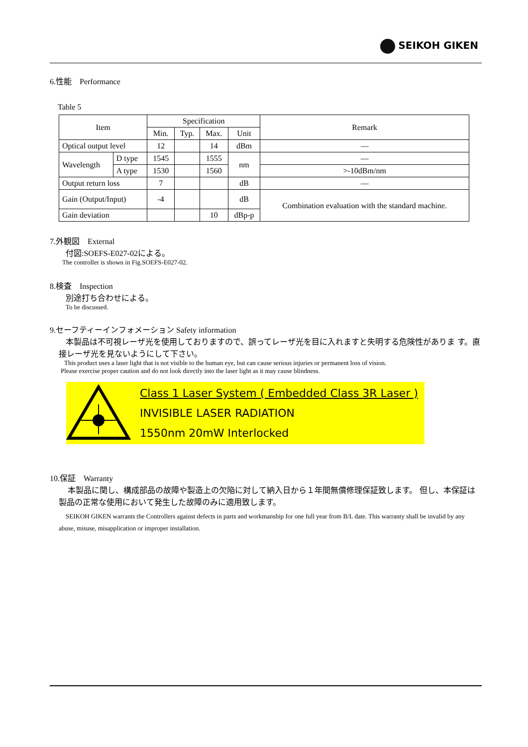SEIKOH GIKEN
6.性能　Performance
Table 5
| Item | | Specification | | | | Remark |
| --- | --- | --- | --- | --- | --- | --- |
| | | Min. | Typ. | Max. | Unit | |
| Optical output level | | 12 | | 14 | dBm | — |
| Wavelength | D type | 1545 | | 1555 | nm | — |
| | A type | 1530 | | 1560 | | >-10dBm/nm |
| Output return loss | | 7 | | | dB | — |
| Gain (Output/Input) | | -4 | | | dB | Combination evaluation with the standard machine. |
| Gain deviation | | | | 10 | dBp-p | |
7.外観図　External
付図:SOEFS-E027-02による。
The controller is shown in Fig.SOEFS-E027-02.
8.検査　Inspection
別途打ち合わせによる。
To be discussed.
9.セーフティーインフォメーション Safety information
本製品は不可視レーザ光を使用しておりますので、誤ってレーザ光を目に入れますと失明する危険性がありま す。直接レーザ光を見ないようにして下さい。
This product uses a laser light that is not visible to the human eye, but can cause serious injuries or permanent loss of vision.
Please exercise proper caution and do not look directly into the laser light as it may cause blindness.
Class 1 Laser System ( Embedded Class 3R Laser )
INVISIBLE LASER RADIATION
1550nm 20mW Interlocked
10.保証　Warranty
本製品に関し、構成部品の故障や製造上の欠陥に対して納入日から１年間無償修理保証致します。 但し、本保証は製品の正常な使用において発生した故障のみに適用致します。
SEIKOH GIKEN warrants the Controllers against defects in parts and workmanship for one full year from B/L date. This warranty shall be invalid by any abuse, misuse, misapplication or improper installation.